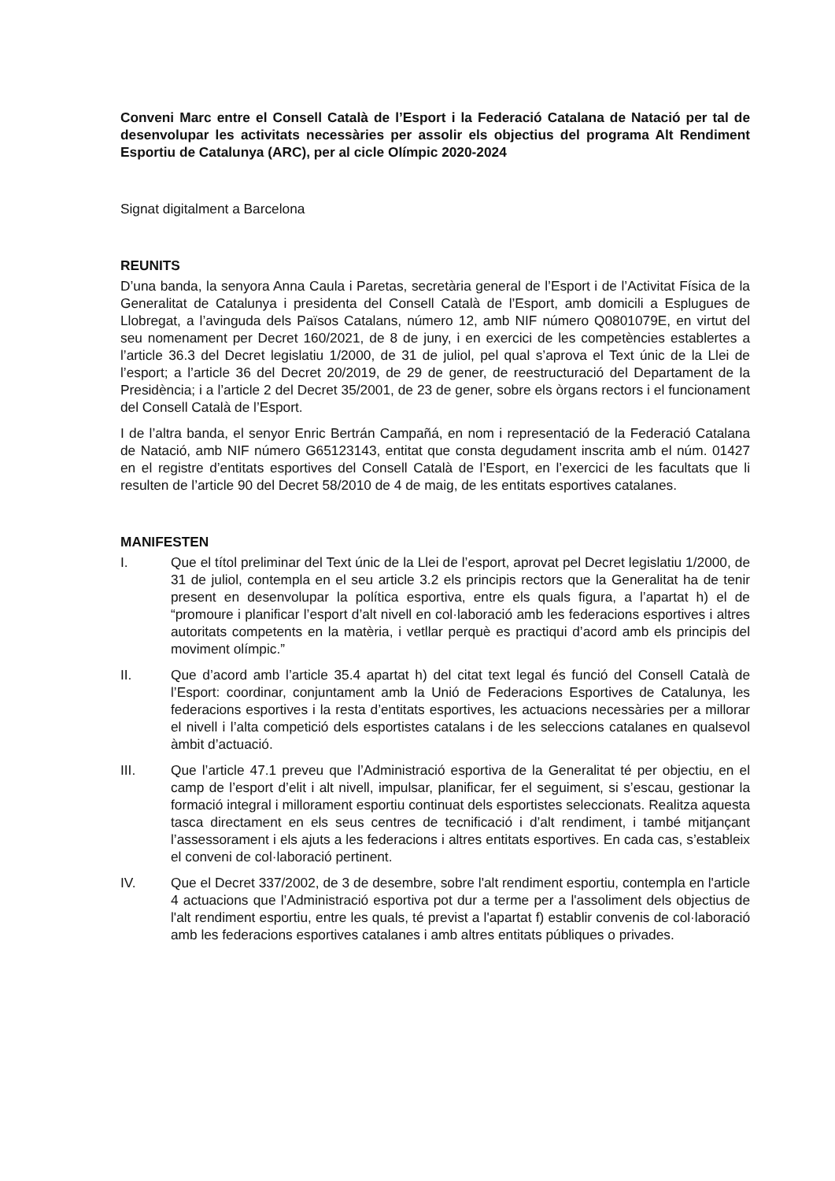Conveni Marc entre el Consell Català de l’Esport i la Federació Catalana de Natació per tal de desenvolupar les activitats necessàries per assolir els objectius del programa Alt Rendiment Esportiu de Catalunya (ARC), per al cicle Olímpic 2020-2024
Signat digitalment a Barcelona
REUNITS
D’una banda, la senyora Anna Caula i Paretas, secretària general de l’Esport i de l’Activitat Física de la Generalitat de Catalunya i presidenta del Consell Català de l’Esport, amb domicili a Esplugues de Llobregat, a l’avinguda dels Països Catalans, número 12, amb NIF número Q0801079E, en virtut del seu nomenament per Decret 160/2021, de 8 de juny, i en exercici de les competències establertes a l’article 36.3 del Decret legislatiu 1/2000, de 31 de juliol, pel qual s’aprova el Text únic de la Llei de l’esport; a l’article 36 del Decret 20/2019, de 29 de gener, de reestructuració del Departament de la Presidència; i a l’article 2 del Decret 35/2001, de 23 de gener, sobre els òrgans rectors i el funcionament del Consell Català de l’Esport.
I de l’altra banda, el senyor Enric Bertrán Campañá, en nom i representació de la Federació Catalana de Natació, amb NIF número G65123143, entitat que consta degudament inscrita amb el núm. 01427 en el registre d’entitats esportives del Consell Català de l’Esport, en l’exercici de les facultats que li resulten de l’article 90 del Decret 58/2010 de 4 de maig, de les entitats esportives catalanes.
MANIFESTEN
I. Que el títol preliminar del Text únic de la Llei de l’esport, aprovat pel Decret legislatiu 1/2000, de 31 de juliol, contempla en el seu article 3.2 els principis rectors que la Generalitat ha de tenir present en desenvolupar la política esportiva, entre els quals figura, a l’apartat h) el de “promoure i planificar l’esport d’alt nivell en col·laboració amb les federacions esportives i altres autoritats competents en la matèria, i vetllar perquè es practiqui d’acord amb els principis del moviment olímpic.”
II. Que d’acord amb l’article 35.4 apartat h) del citat text legal és funció del Consell Català de l’Esport: coordinar, conjuntament amb la Unió de Federacions Esportives de Catalunya, les federacions esportives i la resta d’entitats esportives, les actuacions necessàries per a millorar el nivell i l’alta competició dels esportistes catalans i de les seleccions catalanes en qualsevol àmbit d’actuació.
III. Que l’article 47.1 preveu que l’Administració esportiva de la Generalitat té per objectiu, en el camp de l’esport d’elit i alt nivell, impulsar, planificar, fer el seguiment, si s’escau, gestionar la formació integral i millorament esportiu continuat dels esportistes seleccionats. Realitza aquesta tasca directament en els seus centres de tecnificació i d’alt rendiment, i també mitjançant l’assessorament i els ajuts a les federacions i altres entitats esportives. En cada cas, s’estableix el conveni de col·laboració pertinent.
IV. Que el Decret 337/2002, de 3 de desembre, sobre l'alt rendiment esportiu, contempla en l'article 4 actuacions que l’Administració esportiva pot dur a terme per a l'assoliment dels objectius de l'alt rendiment esportiu, entre les quals, té previst a l'apartat f) establir convenis de col·laboració amb les federacions esportives catalanes i amb altres entitats públiques o privades.